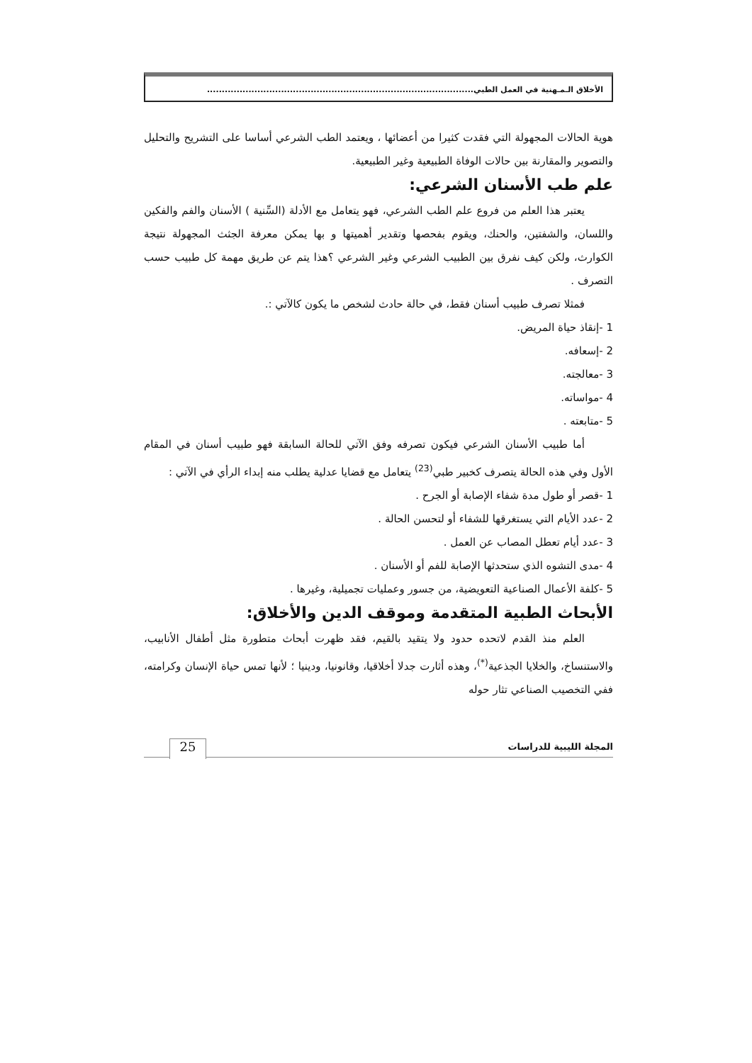الأخلاق الـمـهنية في العمل الطبي..........................................................................................
هوية الحالات المجهولة التي فقدت كثيرا من أعضائها ، ويعتمد الطب الشرعي أساسا على التشريح والتحليل والتصوير والمقارنة بين حالات الوفاة الطبيعية وغير الطبيعية.
علم طب الأسنان الشرعي:
يعتبر هذا العلم من فروع علم الطب الشرعي، فهو يتعامل مع الأدلة (السِّنية ) الأسنان والفم والفكين واللسان، والشفتين، والحنك، ويقوم بفحصها وتقدير أهميتها و بها يمكن معرفة الجثث المجهولة نتيجة الكوارث، ولكن كيف نفرق بين الطبيب الشرعي وغير الشرعي ؟هذا يتم عن طريق مهمة كل طبيب حسب التصرف .
فمثلا تصرف طبيب أسنان فقط، في حالة حادث لشخص ما يكون كالآتي :.
1 -إنقاذ حياة المريض.
2 -إسعافه.
3 -معالجته.
4 -مواساته.
5 -متابعته .
أما طبيب الأسنان الشرعي فيكون تصرفه وفق الآتي للحالة السابقة فهو طبيب أسنان في المقام الأول وفي هذه الحالة يتصرف كخبير طبي<sup>(23)</sup> يتعامل مع قضايا عدلية يطلب منه إبداء الرأي في الآتي :
1 -قصر أو طول مدة شفاء الإصابة أو الجرح .
2 -عدد الأيام التي يستغرقها للشفاء أو لتحسن الحالة .
3 -عدد أيام تعطل المصاب عن العمل .
4 -مدى التشوه الذي ستحدثها الإصابة للفم أو الأسنان .
5 -كلفة الأعمال الصناعية التعويضية، من جسور وعمليات تجميلية، وغيرها .
الأبحاث الطبية المتقدمة وموقف الدين والأخلاق:
العلم منذ القدم لاتحده حدود ولا يتقيد بالقيم، فقد ظهرت أبحاث متطورة مثل أطفال الأنابيب، والاستنساخ، والخلايا الجذعية<sup>(*)</sup>، وهذه أثارت جدلا أخلاقيا، وقانونيا، ودينيا ؛ لأنها تمس حياة الإنسان وكرامته، ففي التخصيب الصناعي تثار حوله
المجلة الليبية للدراسات
25